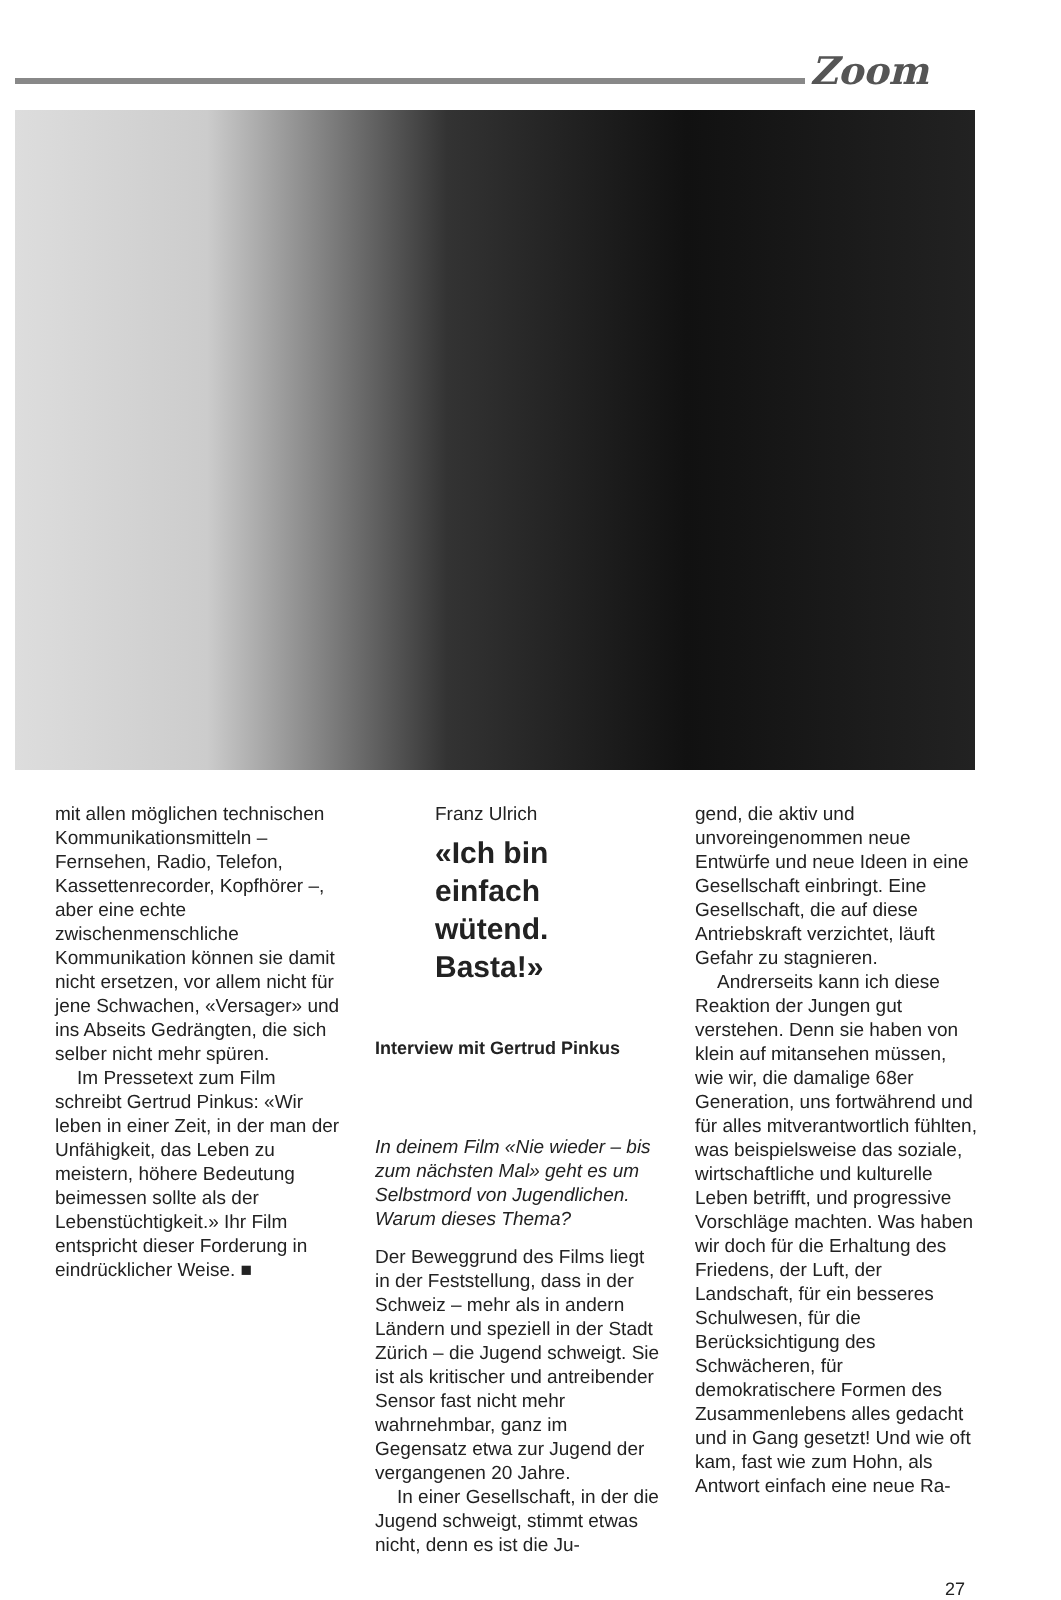Zoom
mit allen möglichen technischen Kommunikationsmitteln – Fernsehen, Radio, Telefon, Kassettenrecorder, Kopfhörer –, aber eine echte zwischenmenschliche Kommunikation können sie damit nicht ersetzen, vor allem nicht für jene Schwachen, «Versager» und ins Abseits Gedrängten, die sich selber nicht mehr spüren.
Im Pressetext zum Film schreibt Gertrud Pinkus: «Wir leben in einer Zeit, in der man der Unfähigkeit, das Leben zu meistern, höhere Bedeutung beimessen sollte als der Lebenstüchtigkeit.» Ihr Film entspricht dieser Forderung in eindrücklicher Weise. ■
Franz Ulrich
«Ich bin einfach wütend. Basta!»
Interview mit Gertrud Pinkus
In deinem Film «Nie wieder – bis zum nächsten Mal» geht es um Selbstmord von Jugendlichen. Warum dieses Thema?
Der Beweggrund des Films liegt in der Feststellung, dass in der Schweiz – mehr als in andern Ländern und speziell in der Stadt Zürich – die Jugend schweigt. Sie ist als kritischer und antreibender Sensor fast nicht mehr wahrnehmbar, ganz im Gegensatz etwa zur Jugend der vergangenen 20 Jahre.
In einer Gesellschaft, in der die Jugend schweigt, stimmt etwas nicht, denn es ist die Ju-
gend, die aktiv und unvoreingenommen neue Entwürfe und neue Ideen in eine Gesellschaft einbringt. Eine Gesellschaft, die auf diese Antriebskraft verzichtet, läuft Gefahr zu stagnieren.
Andrerseits kann ich diese Reaktion der Jungen gut verstehen. Denn sie haben von klein auf mitansehen müssen, wie wir, die damalige 68er Generation, uns fortwährend und für alles mitverantwortlich fühlten, was beispielsweise das soziale, wirtschaftliche und kulturelle Leben betrifft, und progressive Vorschläge machten. Was haben wir doch für die Erhaltung des Friedens, der Luft, der Landschaft, für ein besseres Schulwesen, für die Berücksichtigung des Schwächeren, für demokratischere Formen des Zusammenlebens alles gedacht und in Gang gesetzt! Und wie oft kam, fast wie zum Hohn, als Antwort einfach eine neue Ra-
27